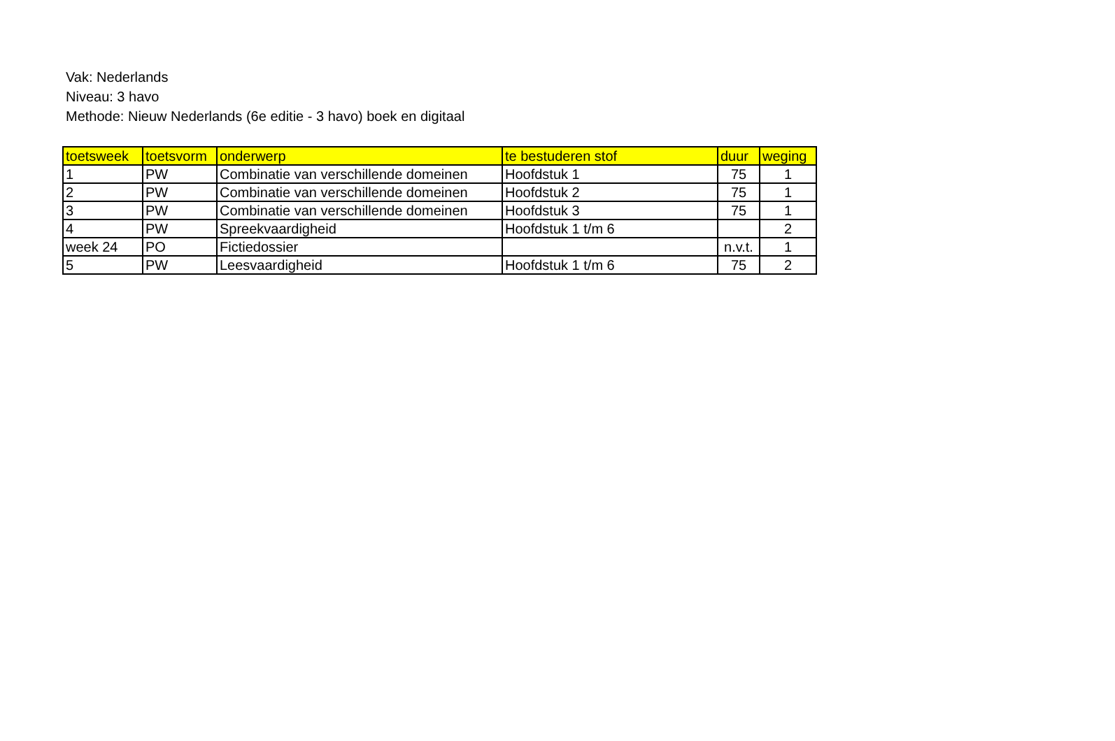Vak: Nederlands
Niveau: 3 havo
Methode: Nieuw Nederlands (6e editie - 3 havo) boek en digitaal
| toetsweek | toetsvorm | onderwerp | te bestuderen stof | duur | weging |
| --- | --- | --- | --- | --- | --- |
| 1 | PW | Combinatie van verschillende domeinen | Hoofdstuk 1 | 75 | 1 |
| 2 | PW | Combinatie van verschillende domeinen | Hoofdstuk 2 | 75 | 1 |
| 3 | PW | Combinatie van verschillende domeinen | Hoofdstuk 3 | 75 | 1 |
| 4 | PW | Spreekvaardigheid | Hoofdstuk 1 t/m 6 | | 2 |
| week 24 | PO | Fictiedossier | | n.v.t. | 1 |
| 5 | PW | Leesvaardigheid | Hoofdstuk 1 t/m 6 | 75 | 2 |